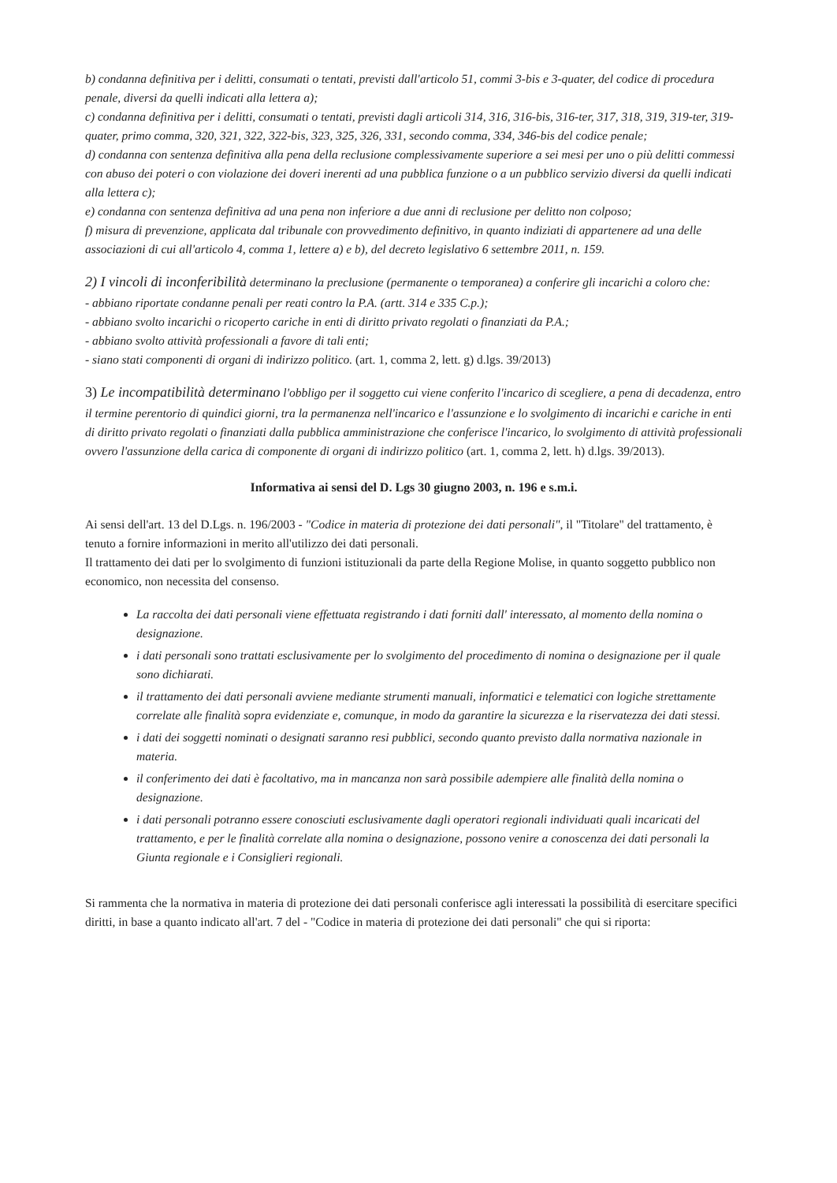b) condanna definitiva per i delitti, consumati o tentati, previsti dall'articolo 51, commi 3-bis e 3-quater, del codice di procedura penale, diversi da quelli indicati alla lettera a);
c) condanna definitiva per i delitti, consumati o tentati, previsti dagli articoli 314, 316, 316-bis, 316-ter, 317, 318, 319, 319-ter, 319-quater, primo comma, 320, 321, 322, 322-bis, 323, 325, 326, 331, secondo comma, 334, 346-bis del codice penale;
d) condanna con sentenza definitiva alla pena della reclusione complessivamente superiore a sei mesi per uno o più delitti commessi con abuso dei poteri o con violazione dei doveri inerenti ad una pubblica funzione o a un pubblico servizio diversi da quelli indicati alla lettera c);
e) condanna con sentenza definitiva ad una pena non inferiore a due anni di reclusione per delitto non colposo;
f) misura di prevenzione, applicata dal tribunale con provvedimento definitivo, in quanto indiziati di appartenere ad una delle associazioni di cui all'articolo 4, comma 1, lettere a) e b), del decreto legislativo 6 settembre 2011, n. 159.
2) I vincoli di inconferibilità determinano la preclusione (permanente o temporanea) a conferire gli incarichi a coloro che:
- abbiano riportate condanne penali per reati contro la P.A. (artt. 314 e 335 C.p.);
- abbiano svolto incarichi o ricoperto cariche in enti di diritto privato regolati o finanziati da P.A.;
- abbiano svolto attività professionali a favore di tali enti;
- siano stati componenti di organi di indirizzo politico. (art. 1, comma 2, lett. g) d.lgs. 39/2013)
3) Le incompatibilità determinano l'obbligo per il soggetto cui viene conferito l'incarico di scegliere, a pena di decadenza, entro il termine perentorio di quindici giorni, tra la permanenza nell'incarico e l'assunzione e lo svolgimento di incarichi e cariche in enti di diritto privato regolati o finanziati dalla pubblica amministrazione che conferisce l'incarico, lo svolgimento di attività professionali ovvero l'assunzione della carica di componente di organi di indirizzo politico (art. 1, comma 2, lett. h) d.lgs. 39/2013).
Informativa ai sensi del D. Lgs 30 giugno 2003, n. 196 e s.m.i.
Ai sensi dell'art. 13 del D.Lgs. n. 196/2003 - "Codice in materia di protezione dei dati personali", il "Titolare" del trattamento, è tenuto a fornire informazioni in merito all'utilizzo dei dati personali.
Il trattamento dei dati per lo svolgimento di funzioni istituzionali da parte della Regione Molise, in quanto soggetto pubblico non economico, non necessita del consenso.
La raccolta dei dati personali viene effettuata registrando i dati forniti dall' interessato, al momento della nomina o designazione.
i dati personali sono trattati esclusivamente per lo svolgimento del procedimento di nomina o designazione per il quale sono dichiarati.
il trattamento dei dati personali avviene mediante strumenti manuali, informatici e telematici con logiche strettamente correlate alle finalità sopra evidenziate e, comunque, in modo da garantire la sicurezza e la riservatezza dei dati stessi.
i dati dei soggetti nominati o designati saranno resi pubblici, secondo quanto previsto dalla normativa nazionale in materia.
il conferimento dei dati è facoltativo, ma in mancanza non sarà possibile adempiere alle finalità della nomina o designazione.
i dati personali potranno essere conosciuti esclusivamente dagli operatori regionali individuati quali incaricati del trattamento, e per le finalità correlate alla nomina o designazione, possono venire a conoscenza dei dati personali la Giunta regionale e i Consiglieri regionali.
Si rammenta che la normativa in materia di protezione dei dati personali conferisce agli interessati la possibilità di esercitare specifici diritti, in base a quanto indicato all'art. 7 del - "Codice in materia di protezione dei dati personali" che qui si riporta: